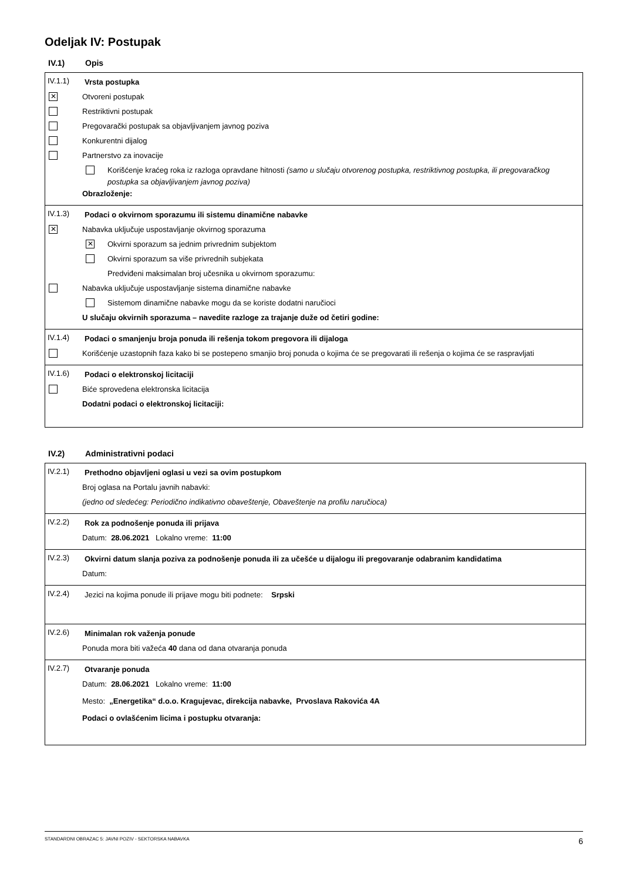Odeljak IV: Postupak
IV.1) Opis
IV.1.1)
Vrsta postupka
✕
Otvoreni postupak
Restriktivni postupak
Pregovarački postupak sa objavljivanjem javnog poziva
Konkurentni dijalog
Partnerstvo za inovacije
Korišćenje kraćeg roka iz razloga opravdane hitnosti (samo u slučaju otvorenog postupka, restriktivnog postupka, ili pregovaračkog postupka sa objavljivanjem javnog poziva)
Obrazloženje:
IV.1.3)
Podaci o okvirnom sporazumu ili sistemu dinamične nabavke
✕
Nabavka uključuje uspostavljanje okvirnog sporazuma
✕
Okvirni sporazum sa jednim privrednim subjektom
Okvirni sporazum sa više privrednih subjekata
Predviđeni maksimalan broj učesnika u okvirnom sporazumu:
Nabavka uključuje uspostavljanje sistema dinamične nabavke
Sistemom dinamične nabavke mogu da se koriste dodatni naručioci
U slučaju okvirnih sporazuma – navedite razloge za trajanje duže od četiri godine:
IV.1.4)
Podaci o smanjenju broja ponuda ili rešenja tokom pregovora ili dijaloga
Korišćenje uzastopnih faza kako bi se postepeno smanjio broj ponuda o kojima će se pregovarati ili rešenja o kojima će se raspravljati
IV.1.6)
Podaci o elektronskoj licitaciji
Biće sprovedena elektronska licitacija
Dodatni podaci o elektronskoj licitaciji:
IV.2) Administrativni podaci
IV.2.1)
Prethodno objavljeni oglasi u vezi sa ovim postupkom
Broj oglasa na Portalu javnih nabavki:
(jedno od sledećeg: Periodično indikativno obaveštenje, Obaveštenje na profilu naručioca)
IV.2.2)
Rok za podnošenje ponuda ili prijava
Datum: 28.06.2021 Lokalno vreme: 11:00
IV.2.3)
Okvirni datum slanja poziva za podnošenje ponuda ili za učešće u dijalogu ili pregovaranje odabranim kandidatima
Datum:
IV.2.4)
Jezici na kojima ponude ili prijave mogu biti podnete: Srpski
IV.2.6)
Minimalan rok važenja ponude
Ponuda mora biti važeća 40 dana od dana otvaranja ponuda
IV.2.7)
Otvaranje ponuda
Datum: 28.06.2021 Lokalno vreme: 11:00
Mesto: „Energetika“ d.o.o. Kragujevac, direkcija nabavke, Prvoslava Rakovića 4A
Podaci o ovlašćenim licima i postupku otvaranja:
STANDARDNI OBRAZAC 5: JAVNI POZIV - SEKTORSKA NABAVKA 6